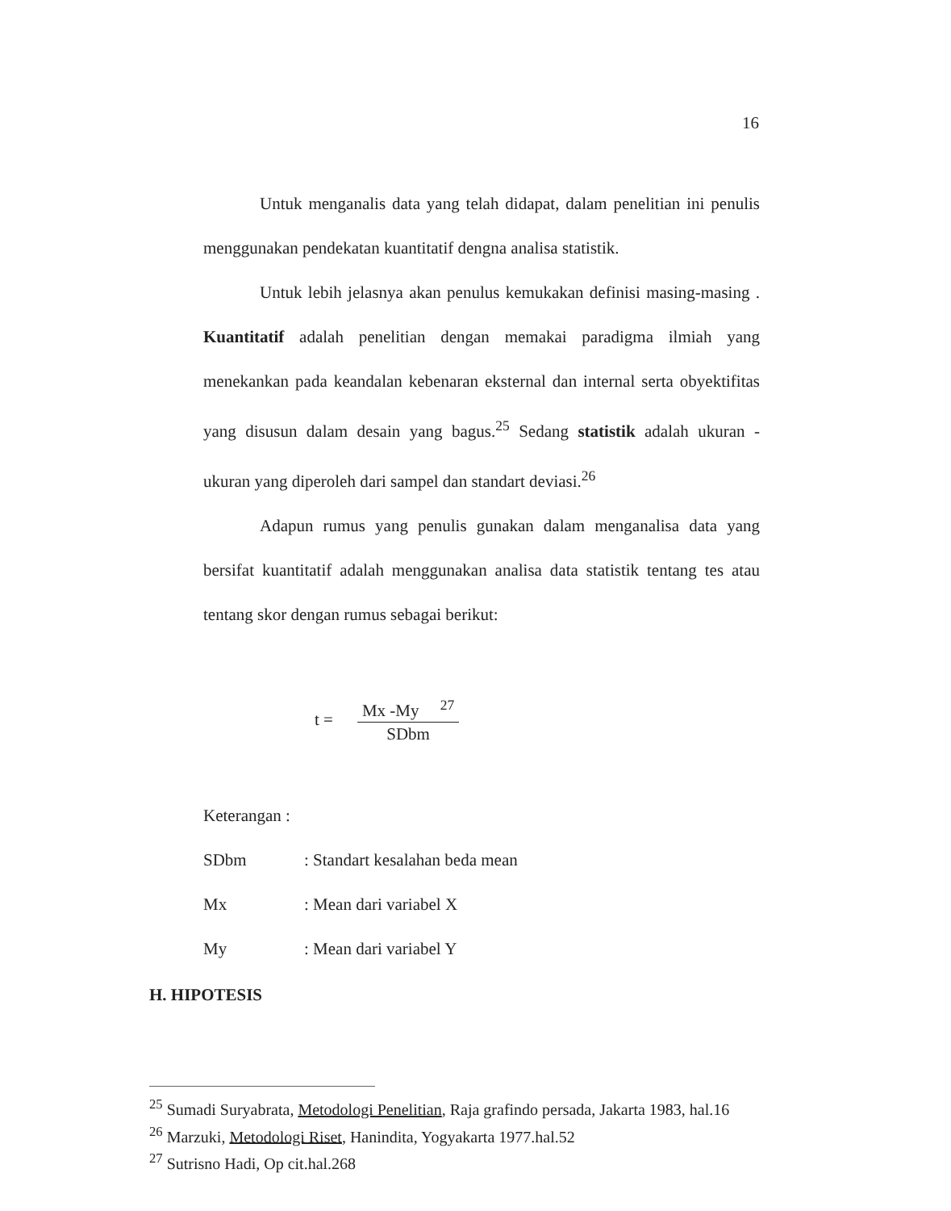16
Untuk menganalis data yang telah didapat, dalam penelitian ini penulis menggunakan pendekatan kuantitatif dengna analisa statistik.
Untuk lebih jelasnya akan penulus kemukakan definisi masing-masing . Kuantitatif adalah penelitian dengan memakai paradigma ilmiah yang menekankan pada keandalan kebenaran eksternal dan internal serta obyektifitas yang disusun dalam desain yang bagus.<sup>25</sup> Sedang statistik adalah ukuran - ukuran yang diperoleh dari sampel dan standart deviasi.<sup>26</sup>
Adapun rumus yang penulis gunakan dalam menganalisa data yang bersifat kuantitatif adalah menggunakan analisa data statistik tentang tes atau tentang skor dengan rumus sebagai berikut:
t =
Mx -My <sup>27</sup>
SDbm
Keterangan :
SDbm: Standart kesalahan beda mean
Mx: Mean dari variabel X
My: Mean dari variabel Y
H. HIPOTESIS
<sup>25</sup> Sumadi Suryabrata, Metodologi Penelitian, Raja grafindo persada, Jakarta 1983, hal.16
<sup>26</sup> Marzuki, Metodologi Riset, Hanindita, Yogyakarta 1977.hal.52
<sup>27</sup> Sutrisno Hadi, Op cit.hal.268